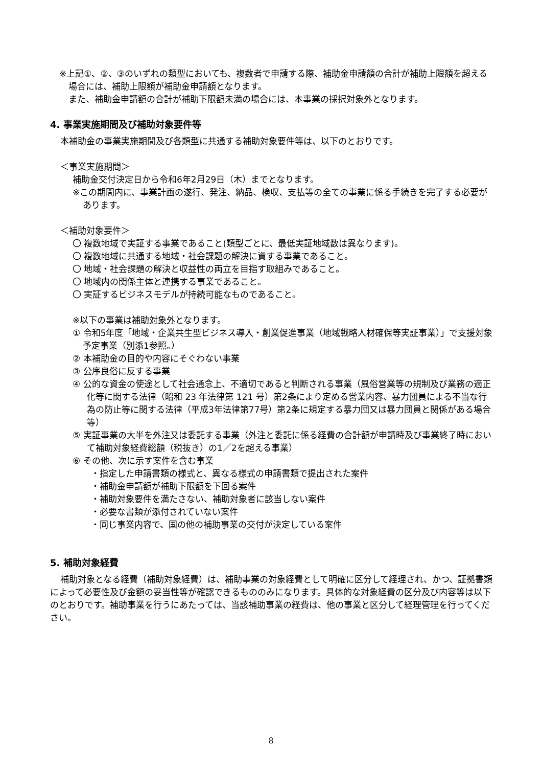※上記①、②、③のいずれの類型においても、複数者で申請する際、補助金申請額の合計が補助上限額を超える場合には、補助上限額が補助金申請額となります。
また、補助金申請額の合計が補助下限額未満の場合には、本事業の採択対象外となります。
4. 事業実施期間及び補助対象要件等
本補助金の事業実施期間及び各類型に共通する補助対象要件等は、以下のとおりです。
＜事業実施期間＞
補助金交付決定日から令和6年2月29日（木）までとなります。
※この期間内に、事業計画の遂行、発注、納品、検収、支払等の全ての事業に係る手続きを完了する必要があります。
＜補助対象要件＞
〇 複数地域で実証する事業であること(類型ごとに、最低実証地域数は異なります)。
〇 複数地域に共通する地域・社会課題の解決に資する事業であること。
〇 地域・社会課題の解決と収益性の両立を目指す取組みであること。
〇 地域内の関係主体と連携する事業であること。
〇 実証するビジネスモデルが持続可能なものであること。
※以下の事業は補助対象外となります。
① 令和5年度「地域・企業共生型ビジネス導入・創業促進事業（地域戦略人材確保等実証事業）」で支援対象予定事業（別添1参照。）
② 本補助金の目的や内容にそぐわない事業
③ 公序良俗に反する事業
④ 公的な資金の使途として社会通念上、不適切であると判断される事業（風俗営業等の規制及び業務の適正化等に関する法律（昭和 23 年法律第 121 号）第2条により定める営業内容、暴力団員による不当な行為の防止等に関する法律（平成3年法律第77号）第2条に規定する暴力団又は暴力団員と関係がある場合等）
⑤ 実証事業の大半を外注又は委託する事業（外注と委託に係る経費の合計額が申請時及び事業終了時において補助対象経費総額（税抜き）の1／2を超える事業）
⑥ その他、次に示す案件を含む事業
・指定した申請書類の様式と、異なる様式の申請書類で提出された案件
・補助金申請額が補助下限額を下回る案件
・補助対象要件を満たさない、補助対象者に該当しない案件
・必要な書類が添付されていない案件
・同じ事業内容で、国の他の補助事業の交付が決定している案件
5. 補助対象経費
補助対象となる経費（補助対象経費）は、補助事業の対象経費として明確に区分して経理され、かつ、証拠書類によって必要性及び金額の妥当性等が確認できるもののみになります。具体的な対象経費の区分及び内容等は以下のとおりです。補助事業を行うにあたっては、当該補助事業の経費は、他の事業と区分して経理管理を行ってください。
8